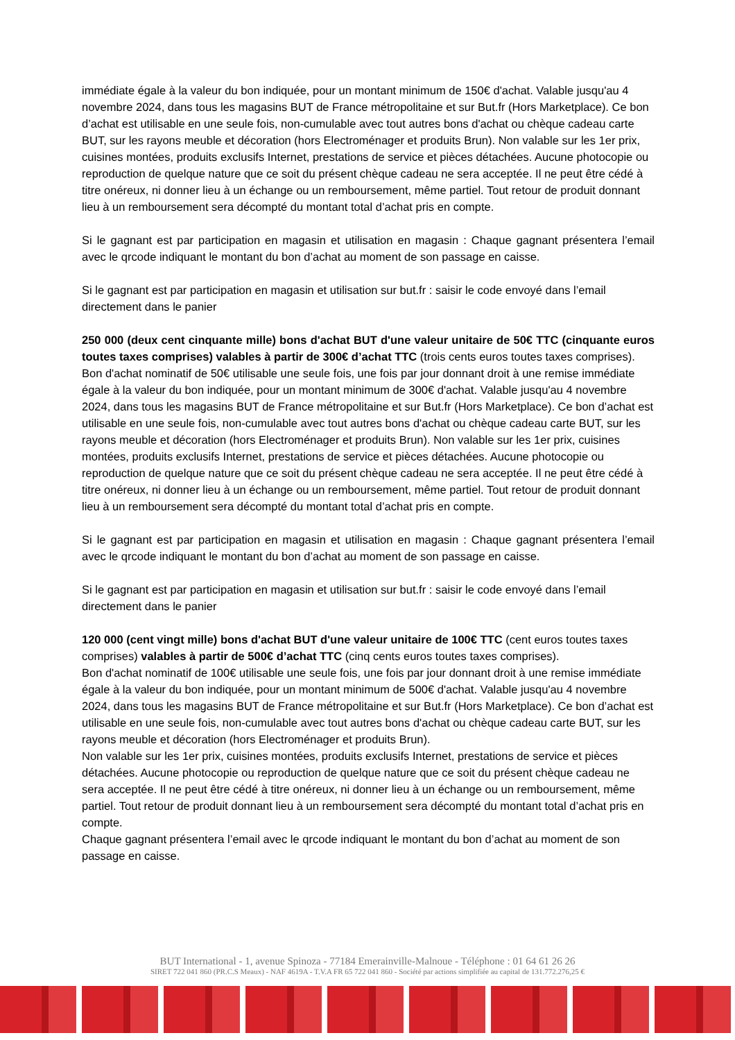immédiate égale à la valeur du bon indiquée, pour un montant minimum de 150€ d'achat. Valable jusqu'au 4 novembre 2024, dans tous les magasins BUT de France métropolitaine et sur But.fr (Hors Marketplace). Ce bon d’achat est utilisable en une seule fois, non-cumulable avec tout autres bons d'achat ou chèque cadeau carte BUT, sur les rayons meuble et décoration (hors Electroménager et produits Brun). Non valable sur les 1er prix, cuisines montées, produits exclusifs Internet, prestations de service et pièces détachées. Aucune photocopie ou reproduction de quelque nature que ce soit du présent chèque cadeau ne sera acceptée. Il ne peut être cédé à titre onéreux, ni donner lieu à un échange ou un remboursement, même partiel. Tout retour de produit donnant lieu à un remboursement sera décompté du montant total d’achat pris en compte.
Si le gagnant est par participation en magasin et utilisation en magasin : Chaque gagnant présentera l’email avec le qrcode indiquant le montant du bon d’achat au moment de son passage en caisse.
Si le gagnant est par participation en magasin et utilisation sur but.fr : saisir le code envoyé dans l’email directement dans le panier
250 000 (deux cent cinquante mille) bons d'achat BUT d'une valeur unitaire de 50€ TTC (cinquante euros toutes taxes comprises) valables à partir de 300€ d’achat TTC (trois cents euros toutes taxes comprises).
Bon d'achat nominatif de 50€ utilisable une seule fois, une fois par jour donnant droit à une remise immédiate égale à la valeur du bon indiquée, pour un montant minimum de 300€ d'achat. Valable jusqu'au 4 novembre 2024, dans tous les magasins BUT de France métropolitaine et sur But.fr (Hors Marketplace). Ce bon d’achat est utilisable en une seule fois, non-cumulable avec tout autres bons d'achat ou chèque cadeau carte BUT, sur les rayons meuble et décoration (hors Electroménager et produits Brun). Non valable sur les 1er prix, cuisines montées, produits exclusifs Internet, prestations de service et pièces détachées. Aucune photocopie ou reproduction de quelque nature que ce soit du présent chèque cadeau ne sera acceptée. Il ne peut être cédé à titre onéreux, ni donner lieu à un échange ou un remboursement, même partiel. Tout retour de produit donnant lieu à un remboursement sera décompté du montant total d’achat pris en compte.
Si le gagnant est par participation en magasin et utilisation en magasin : Chaque gagnant présentera l’email avec le qrcode indiquant le montant du bon d’achat au moment de son passage en caisse.
Si le gagnant est par participation en magasin et utilisation sur but.fr : saisir le code envoyé dans l’email directement dans le panier
120 000 (cent vingt mille) bons d'achat BUT d'une valeur unitaire de 100€ TTC (cent euros toutes taxes comprises) valables à partir de 500€ d’achat TTC (cinq cents euros toutes taxes comprises).
Bon d'achat nominatif de 100€ utilisable une seule fois, une fois par jour donnant droit à une remise immédiate égale à la valeur du bon indiquée, pour un montant minimum de 500€ d'achat. Valable jusqu'au 4 novembre 2024, dans tous les magasins BUT de France métropolitaine et sur But.fr (Hors Marketplace). Ce bon d’achat est utilisable en une seule fois, non-cumulable avec tout autres bons d'achat ou chèque cadeau carte BUT, sur les rayons meuble et décoration (hors Electroménager et produits Brun).
Non valable sur les 1er prix, cuisines montées, produits exclusifs Internet, prestations de service et pièces détachées. Aucune photocopie ou reproduction de quelque nature que ce soit du présent chèque cadeau ne sera acceptée. Il ne peut être cédé à titre onéreux, ni donner lieu à un échange ou un remboursement, même partiel. Tout retour de produit donnant lieu à un remboursement sera décompté du montant total d’achat pris en compte.
Chaque gagnant présentera l’email avec le qrcode indiquant le montant du bon d’achat au moment de son passage en caisse.
BUT International - 1, avenue Spinoza - 77184 Emerainville-Malnoue - Téléphone : 01 64 61 26 26
SIRET 722 041 860 (PR.C.S Meaux) - NAF 4619A - T.V.A FR 65 722 041 860 - Société par actions simplifiée au capital de 131.772.276,25 €